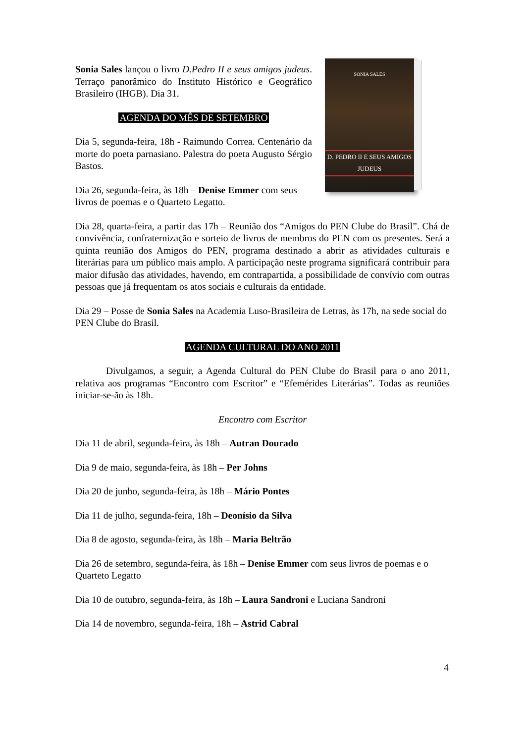Sonia Sales lançou o livro D.Pedro II e seus amigos judeus. Terraço panorâmico do Instituto Histórico e Geográfico Brasileiro (IHGB). Dia 31.
AGENDA DO MÊS DE SETEMBRO
Dia 5, segunda-feira, 18h - Raimundo Correa. Centenário da morte do poeta parnasiano. Palestra do poeta Augusto Sérgio Bastos.
Dia 26, segunda-feira, às 18h – Denise Emmer com seus livros de poemas e o Quarteto Legatto.
SONIA SALES
D. PEDRO II E SEUS AMIGOS JUDEUS
Dia 28, quarta-feira, a partir das 17h – Reunião dos “Amigos do PEN Clube do Brasil”. Chá de convivência, confraternização e sorteio de livros de membros do PEN com os presentes. Será a quinta reunião dos Amigos do PEN, programa destinado a abrir as atividades culturais e literárias para um público mais amplo. A participação neste programa significará contribuir para maior difusão das atividades, havendo, em contrapartida, a possibilidade de convívio com outras pessoas que já frequentam os atos sociais e culturais da entidade.
Dia 29 – Posse de Sonia Sales na Academia Luso-Brasileira de Letras, às 17h, na sede social do PEN Clube do Brasil.
AGENDA CULTURAL DO ANO 2011
Divulgamos, a seguir, a Agenda Cultural do PEN Clube do Brasil para o ano 2011, relativa aos programas “Encontro com Escritor” e “Efemérides Literárias”. Todas as reuniões iniciar-se-ão às 18h.
Encontro com Escritor
Dia 11 de abril, segunda-feira, às 18h – Autran Dourado
Dia 9 de maio, segunda-feira, às 18h – Per Johns
Dia 20 de junho, segunda-feira, às 18h – Mário Pontes
Dia 11 de julho, segunda-feira, 18h – Deonísio da Silva
Dia 8 de agosto, segunda-feira, às 18h – Maria Beltrão
Dia 26 de setembro, segunda-feira, às 18h – Denise Emmer com seus livros de poemas e o Quarteto Legatto
Dia 10 de outubro, segunda-feira, às 18h – Laura Sandroni e Luciana Sandroni
Dia 14 de novembro, segunda-feira, 18h – Astrid Cabral
4